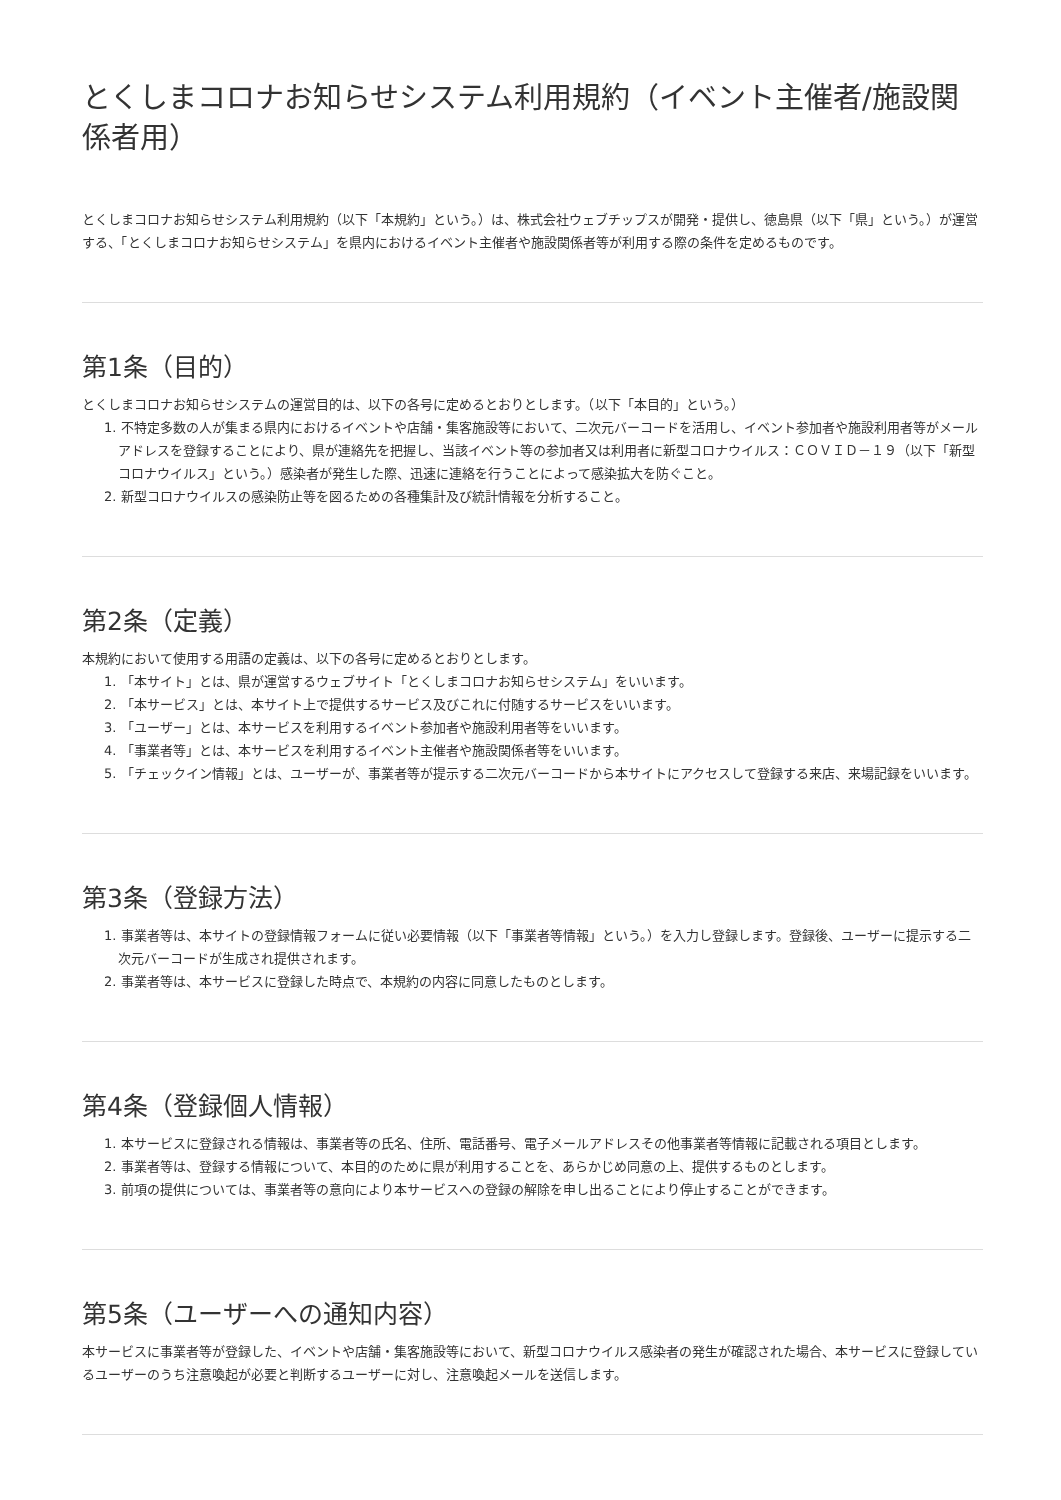とくしまコロナお知らせシステム利用規約（イベント主催者/施設関係者用）
とくしまコロナお知らせシステム利用規約（以下「本規約」という。）は、株式会社ウェブチップスが開発・提供し、徳島県（以下「県」という。）が運営する、「とくしまコロナお知らせシステム」を県内におけるイベント主催者や施設関係者等が利用する際の条件を定めるものです。
第1条（目的）
とくしまコロナお知らせシステムの運営目的は、以下の各号に定めるとおりとします。（以下「本目的」という。）
1. 不特定多数の人が集まる県内におけるイベントや店舗・集客施設等において、二次元バーコードを活用し、イベント参加者や施設利用者等がメールアドレスを登録することにより、県が連絡先を把握し、当該イベント等の参加者又は利用者に新型コロナウイルス：ＣＯＶＩＤ－１９（以下「新型コロナウイルス」という。）感染者が発生した際、迅速に連絡を行うことによって感染拡大を防ぐこと。
2. 新型コロナウイルスの感染防止等を図るための各種集計及び統計情報を分析すること。
第2条（定義）
本規約において使用する用語の定義は、以下の各号に定めるとおりとします。
1. 「本サイト」とは、県が運営するウェブサイト「とくしまコロナお知らせシステム」をいいます。
2. 「本サービス」とは、本サイト上で提供するサービス及びこれに付随するサービスをいいます。
3. 「ユーザー」とは、本サービスを利用するイベント参加者や施設利用者等をいいます。
4. 「事業者等」とは、本サービスを利用するイベント主催者や施設関係者等をいいます。
5. 「チェックイン情報」とは、ユーザーが、事業者等が提示する二次元バーコードから本サイトにアクセスして登録する来店、来場記録をいいます。
第3条（登録方法）
1. 事業者等は、本サイトの登録情報フォームに従い必要情報（以下「事業者等情報」という。）を入力し登録します。登録後、ユーザーに提示する二次元バーコードが生成され提供されます。
2. 事業者等は、本サービスに登録した時点で、本規約の内容に同意したものとします。
第4条（登録個人情報）
1. 本サービスに登録される情報は、事業者等の氏名、住所、電話番号、電子メールアドレスその他事業者等情報に記載される項目とします。
2. 事業者等は、登録する情報について、本目的のために県が利用することを、あらかじめ同意の上、提供するものとします。
3. 前項の提供については、事業者等の意向により本サービスへの登録の解除を申し出ることにより停止することができます。
第5条（ユーザーへの通知内容）
本サービスに事業者等が登録した、イベントや店舗・集客施設等において、新型コロナウイルス感染者の発生が確認された場合、本サービスに登録しているユーザーのうち注意喚起が必要と判断するユーザーに対し、注意喚起メールを送信します。